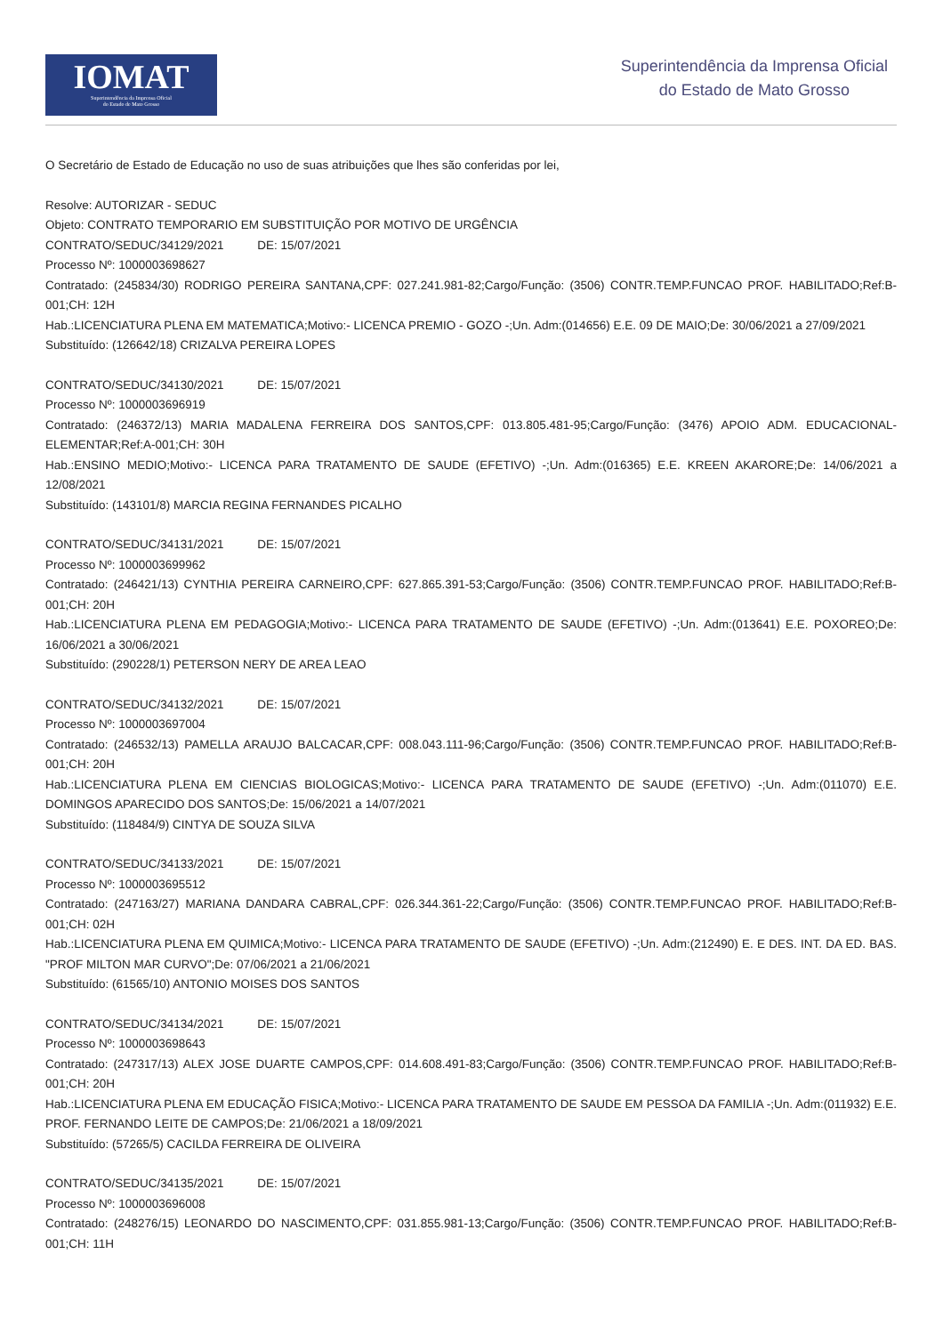IOMAT
Superintendência da Imprensa Oficial
do Estado de Mato Grosso
Superintendência da Imprensa Oficial
do Estado de Mato Grosso
O Secretário de Estado de Educação no uso de suas atribuições que lhes são conferidas por lei,
Resolve: AUTORIZAR - SEDUC
Objeto: CONTRATO TEMPORARIO EM SUBSTITUIÇÃO POR MOTIVO DE URGÊNCIA
CONTRATO/SEDUC/34129/2021 DE: 15/07/2021
Processo Nº: 1000003698627
Contratado: (245834/30) RODRIGO PEREIRA SANTANA,CPF: 027.241.981-82;Cargo/Função: (3506) CONTR.TEMP.FUNCAO PROF. HABILITADO;Ref:B-001;CH: 12H
Hab.:LICENCIATURA PLENA EM MATEMATICA;Motivo:- LICENCA PREMIO - GOZO -;Un. Adm:(014656) E.E. 09 DE MAIO;De: 30/06/2021 a 27/09/2021
Substituído: (126642/18) CRIZALVA PEREIRA LOPES
CONTRATO/SEDUC/34130/2021 DE: 15/07/2021
Processo Nº: 1000003696919
Contratado: (246372/13) MARIA MADALENA FERREIRA DOS SANTOS,CPF: 013.805.481-95;Cargo/Função: (3476) APOIO ADM. EDUCACIONAL-ELEMENTAR;Ref:A-001;CH: 30H
Hab.:ENSINO MEDIO;Motivo:- LICENCA PARA TRATAMENTO DE SAUDE (EFETIVO) -;Un. Adm:(016365) E.E. KREEN AKARORE;De: 14/06/2021 a 12/08/2021
Substituído: (143101/8) MARCIA REGINA FERNANDES PICALHO
CONTRATO/SEDUC/34131/2021 DE: 15/07/2021
Processo Nº: 1000003699962
Contratado: (246421/13) CYNTHIA PEREIRA CARNEIRO,CPF: 627.865.391-53;Cargo/Função: (3506) CONTR.TEMP.FUNCAO PROF. HABILITADO;Ref:B-001;CH: 20H
Hab.:LICENCIATURA PLENA EM PEDAGOGIA;Motivo:- LICENCA PARA TRATAMENTO DE SAUDE (EFETIVO) -;Un. Adm:(013641) E.E. POXOREO;De: 16/06/2021 a 30/06/2021
Substituído: (290228/1) PETERSON NERY DE AREA LEAO
CONTRATO/SEDUC/34132/2021 DE: 15/07/2021
Processo Nº: 1000003697004
Contratado: (246532/13) PAMELLA ARAUJO BALCACAR,CPF: 008.043.111-96;Cargo/Função: (3506) CONTR.TEMP.FUNCAO PROF. HABILITADO;Ref:B-001;CH: 20H
Hab.:LICENCIATURA PLENA EM CIENCIAS BIOLOGICAS;Motivo:- LICENCA PARA TRATAMENTO DE SAUDE (EFETIVO) -;Un. Adm:(011070) E.E. DOMINGOS APARECIDO DOS SANTOS;De: 15/06/2021 a 14/07/2021
Substituído: (118484/9) CINTYA DE SOUZA SILVA
CONTRATO/SEDUC/34133/2021 DE: 15/07/2021
Processo Nº: 1000003695512
Contratado: (247163/27) MARIANA DANDARA CABRAL,CPF: 026.344.361-22;Cargo/Função: (3506) CONTR.TEMP.FUNCAO PROF. HABILITADO;Ref:B-001;CH: 02H
Hab.:LICENCIATURA PLENA EM QUIMICA;Motivo:- LICENCA PARA TRATAMENTO DE SAUDE (EFETIVO) -;Un. Adm:(212490) E. E DES. INT. DA ED. BAS. "PROF MILTON MAR CURVO";De: 07/06/2021 a 21/06/2021
Substituído: (61565/10) ANTONIO MOISES DOS SANTOS
CONTRATO/SEDUC/34134/2021 DE: 15/07/2021
Processo Nº: 1000003698643
Contratado: (247317/13) ALEX JOSE DUARTE CAMPOS,CPF: 014.608.491-83;Cargo/Função: (3506) CONTR.TEMP.FUNCAO PROF. HABILITADO;Ref:B-001;CH: 20H
Hab.:LICENCIATURA PLENA EM EDUCAÇÃO FISICA;Motivo:- LICENCA PARA TRATAMENTO DE SAUDE EM PESSOA DA FAMILIA -;Un. Adm:(011932) E.E. PROF. FERNANDO LEITE DE CAMPOS;De: 21/06/2021 a 18/09/2021
Substituído: (57265/5) CACILDA FERREIRA DE OLIVEIRA
CONTRATO/SEDUC/34135/2021 DE: 15/07/2021
Processo Nº: 1000003696008
Contratado: (248276/15) LEONARDO DO NASCIMENTO,CPF: 031.855.981-13;Cargo/Função: (3506) CONTR.TEMP.FUNCAO PROF. HABILITADO;Ref:B-001;CH: 11H